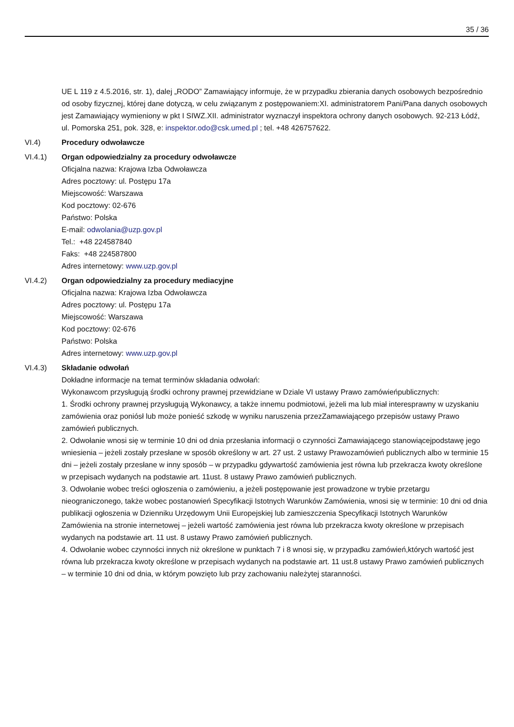35 / 36
UE L 119 z 4.5.2016, str. 1), dalej „RODO” Zamawiający informuje, że w przypadku zbierania danych osobowych bezpośrednio od osoby fizycznej, której dane dotyczą, w celu związanym z postępowaniem:XI. administratorem Pani/Pana danych osobowych jest Zamawiający wymieniony w pkt I SIWZ.XII. administrator wyznaczył inspektora ochrony danych osobowych. 92-213 Łódź, ul. Pomorska 251, pok. 328, e: inspektor.odo@csk.umed.pl ; tel. +48 426757622.
VI.4) Procedury odwoławcze
VI.4.1) Organ odpowiedzialny za procedury odwoławcze
Oficjalna nazwa: Krajowa Izba Odwoławcza
Adres pocztowy: ul. Postępu 17a
Miejscowość: Warszawa
Kod pocztowy: 02-676
Państwo: Polska
E-mail: odwolania@uzp.gov.pl
Tel.: +48 224587840
Faks: +48 224587800
Adres internetowy: www.uzp.gov.pl
VI.4.2) Organ odpowiedzialny za procedury mediacyjne
Oficjalna nazwa: Krajowa Izba Odwoławcza
Adres pocztowy: ul. Postępu 17a
Miejscowość: Warszawa
Kod pocztowy: 02-676
Państwo: Polska
Adres internetowy: www.uzp.gov.pl
VI.4.3) Składanie odwołań
Dokładne informacje na temat terminów składania odwołań:
Wykonawcom przysługują środki ochrony prawnej przewidziane w Dziale VI ustawy Prawo zamówieńpublicznych:
1. Środki ochrony prawnej przysługują Wykonawcy, a także innemu podmiotowi, jeżeli ma lub miał interesprawny w uzyskaniu zamówienia oraz poniósł lub może ponieść szkodę w wyniku naruszenia przezZamawiającego przepisów ustawy Prawo zamówień publicznych.
2. Odwołanie wnosi się w terminie 10 dni od dnia przesłania informacji o czynności Zamawiającego stanowiącejpodstawę jego wniesienia – jeżeli zostały przesłane w sposób określony w art. 27 ust. 2 ustawy Prawozamówień publicznych albo w terminie 15 dni – jeżeli zostały przesłane w inny sposób – w przypadku gdywartość zamówienia jest równa lub przekracza kwoty określone w przepisach wydanych na podstawie art. 11ust. 8 ustawy Prawo zamówień publicznych.
3. Odwołanie wobec treści ogłoszenia o zamówieniu, a jeżeli postępowanie jest prowadzone w trybie przetargu nieograniczonego, także wobec postanowień Specyfikacji Istotnych Warunków Zamówienia, wnosi się w terminie: 10 dni od dnia publikacji ogłoszenia w Dzienniku Urzędowym Unii Europejskiej lub zamieszczenia Specyfikacji Istotnych Warunków Zamówienia na stronie internetowej – jeżeli wartość zamówienia jest równa lub przekracza kwoty określone w przepisach wydanych na podstawie art. 11 ust. 8 ustawy Prawo zamówień publicznych.
4. Odwołanie wobec czynności innych niż określone w punktach 7 i 8 wnosi się, w przypadku zamówień,których wartość jest równa lub przekracza kwoty określone w przepisach wydanych na podstawie art. 11 ust.8 ustawy Prawo zamówień publicznych – w terminie 10 dni od dnia, w którym powzięto lub przy zachowaniu należytej staranności.